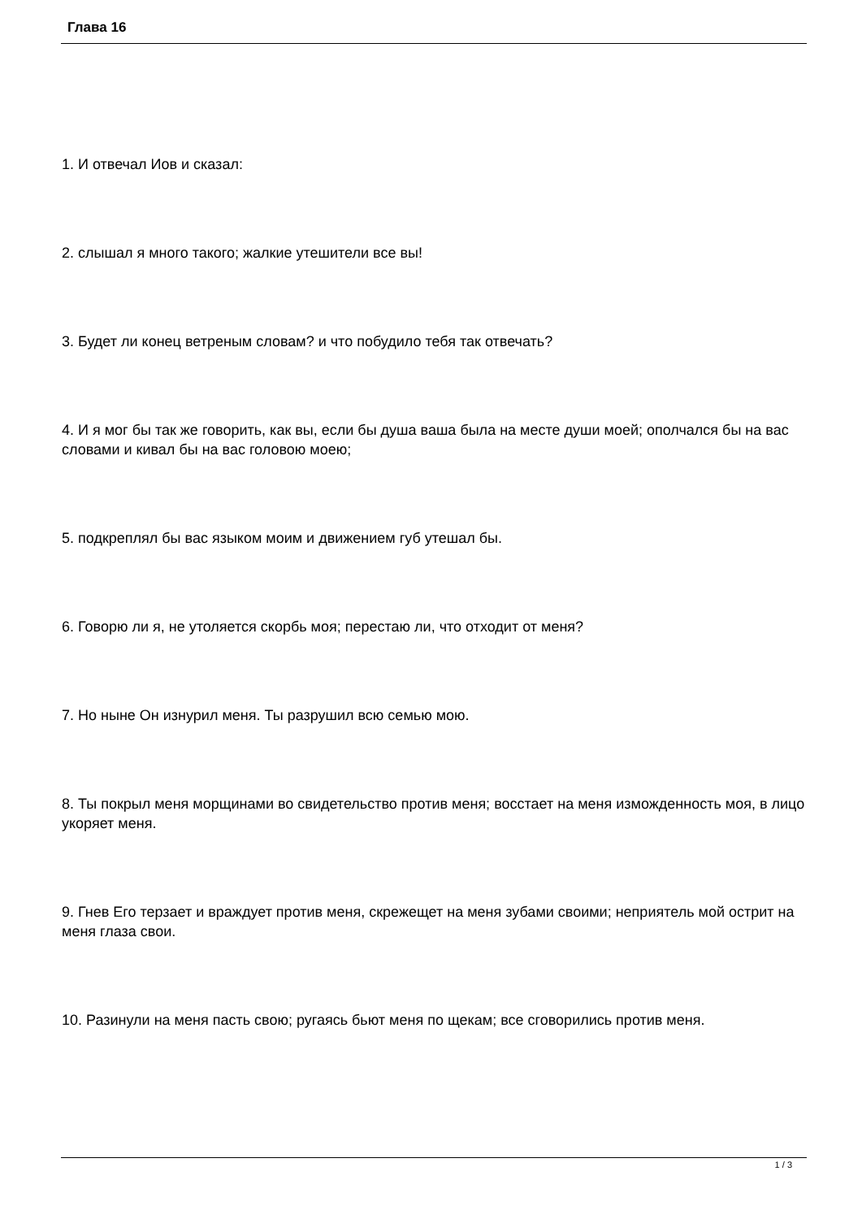Глава 16
1. И отвечал Иов и сказал:
2. слышал я много такого; жалкие утешители все вы!
3. Будет ли конец ветреным словам? и что побудило тебя так отвечать?
4. И я мог бы так же говорить, как вы, если бы душа ваша была на месте души моей; ополчался бы на вас словами и кивал бы на вас головою моею;
5. подкреплял бы вас языком моим и движением губ утешал бы.
6. Говорю ли я, не утоляется скорбь моя; перестаю ли, что отходит от меня?
7. Но ныне Он изнурил меня. Ты разрушил всю семью мою.
8. Ты покрыл меня морщинами во свидетельство против меня; восстает на меня изможденность моя, в лицо укоряет меня.
9. Гнев Его терзает и враждует против меня, скрежещет на меня зубами своими; неприятель мой острит на меня глаза свои.
10. Разинули на меня пасть свою; ругаясь бьют меня по щекам; все сговорились против меня.
1 / 3